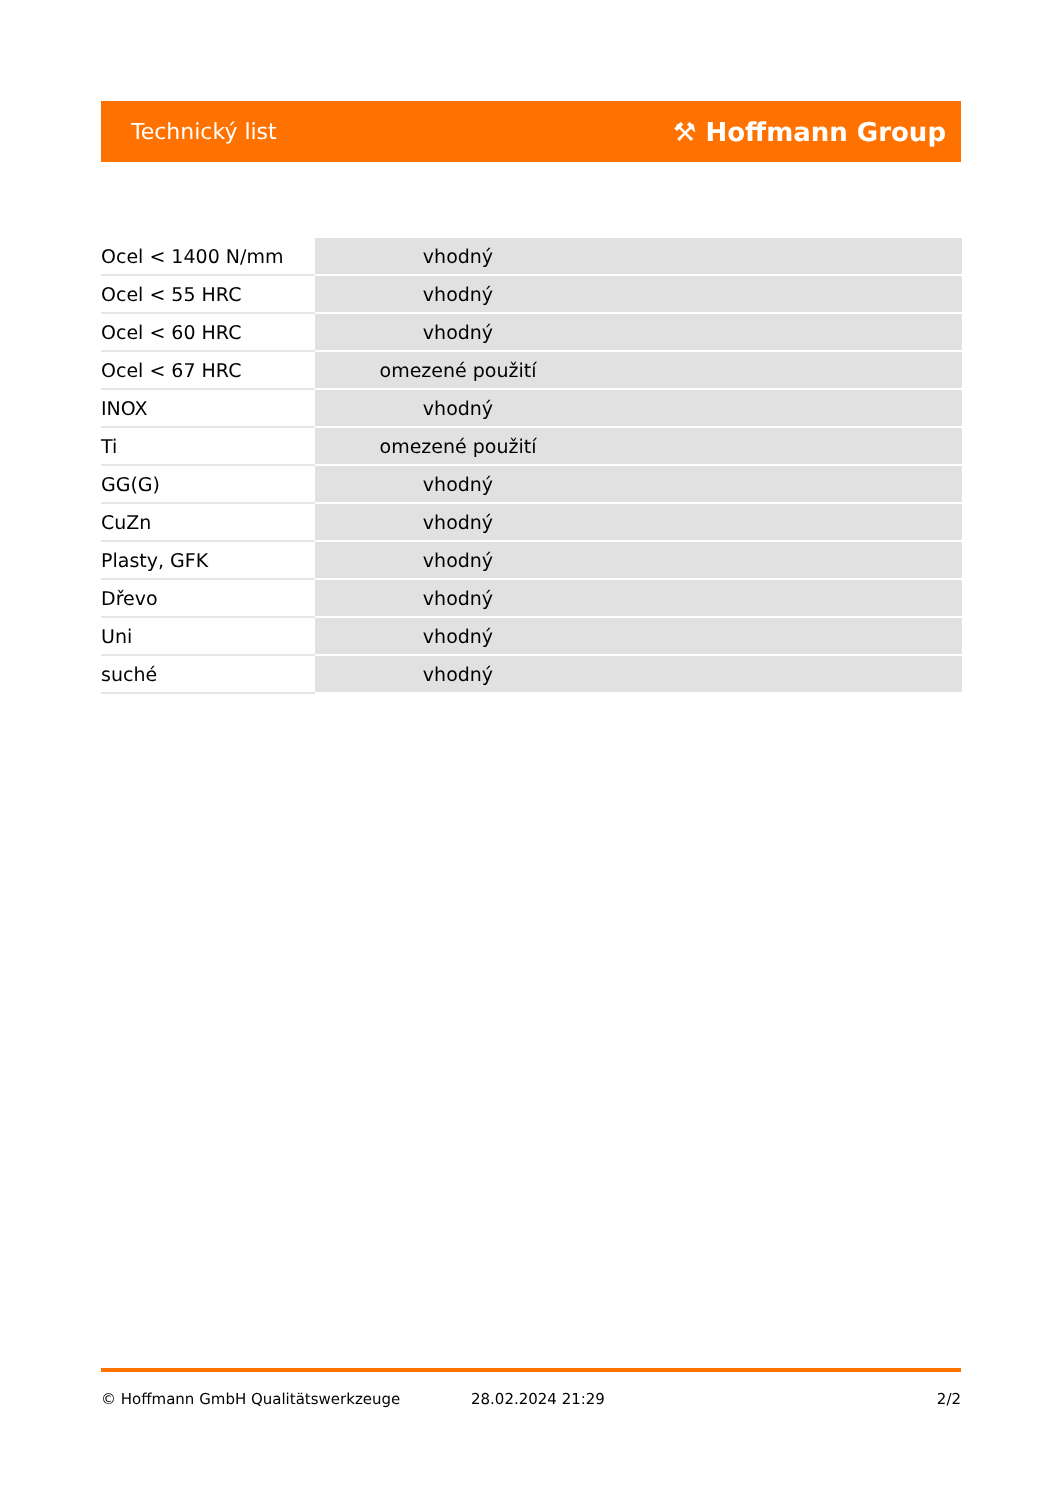Technický list ⚒ Hoffmann Group
| Ocel < 1400 N/mm | vhodný |
| Ocel < 55 HRC | vhodný |
| Ocel < 60 HRC | vhodný |
| Ocel < 67 HRC | omezené použití |
| INOX | vhodný |
| Ti | omezené použití |
| GG(G) | vhodný |
| CuZn | vhodný |
| Plasty, GFK | vhodný |
| Dřevo | vhodný |
| Uni | vhodný |
| suché | vhodný |
© Hoffmann GmbH Qualitätswerkzeuge 28.02.2024 21:29 2/2